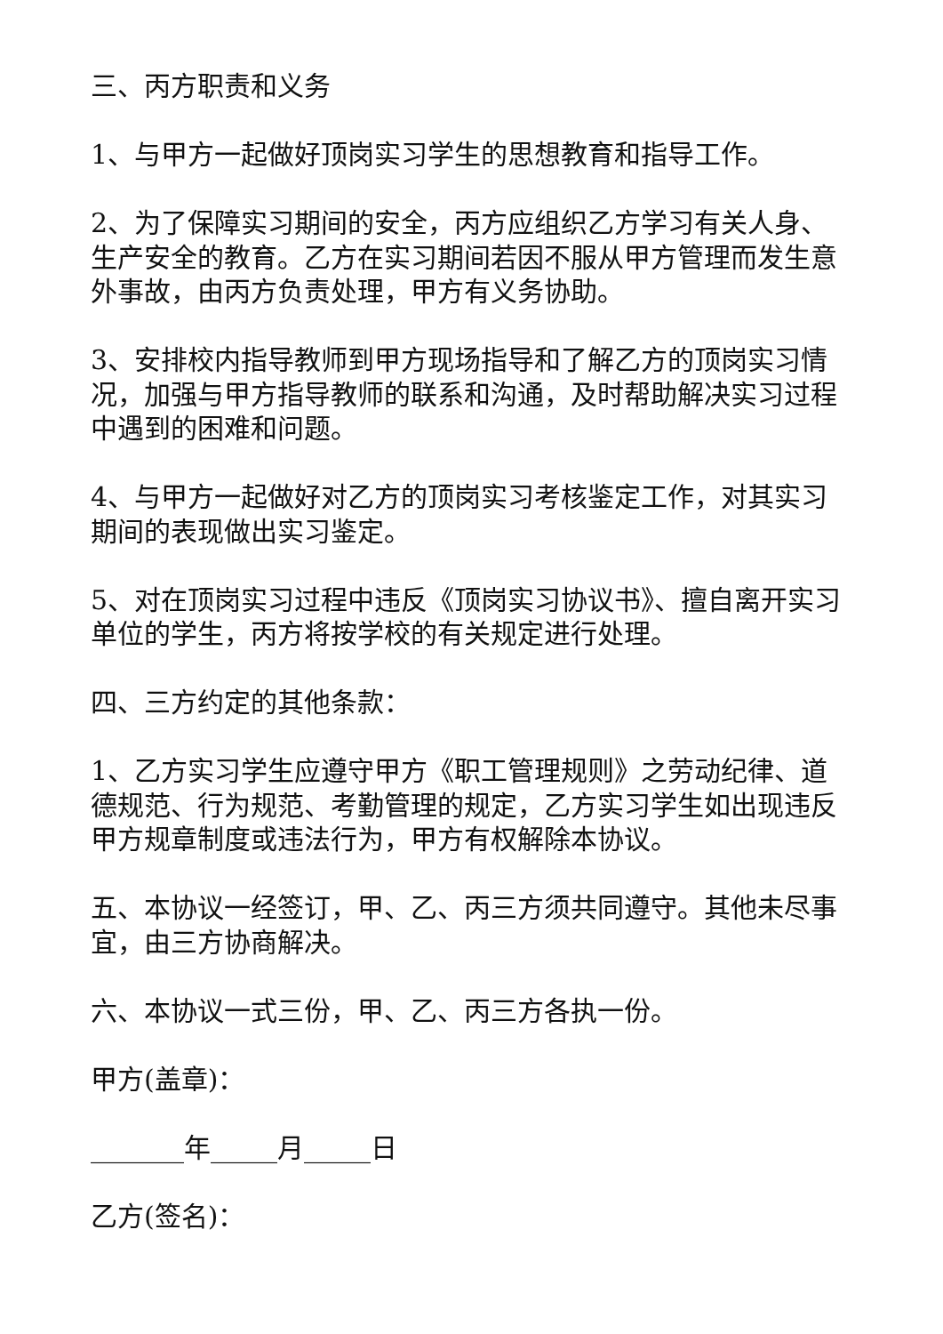三、丙方职责和义务
1、与甲方一起做好顶岗实习学生的思想教育和指导工作。
2、为了保障实习期间的安全，丙方应组织乙方学习有关人身、生产安全的教育。乙方在实习期间若因不服从甲方管理而发生意外事故，由丙方负责处理，甲方有义务协助。
3、安排校内指导教师到甲方现场指导和了解乙方的顶岗实习情况，加强与甲方指导教师的联系和沟通，及时帮助解决实习过程中遇到的困难和问题。
4、与甲方一起做好对乙方的顶岗实习考核鉴定工作，对其实习期间的表现做出实习鉴定。
5、对在顶岗实习过程中违反《顶岗实习协议书》、擅自离开实习单位的学生，丙方将按学校的有关规定进行处理。
四、三方约定的其他条款：
1、乙方实习学生应遵守甲方《职工管理规则》之劳动纪律、道德规范、行为规范、考勤管理的规定，乙方实习学生如出现违反甲方规章制度或违法行为，甲方有权解除本协议。
五、本协议一经签订，甲、乙、丙三方须共同遵守。其他未尽事宜，由三方协商解决。
六、本协议一式三份，甲、乙、丙三方各执一份。
甲方(盖章)：
_______年_____月_____日
乙方(签名)：